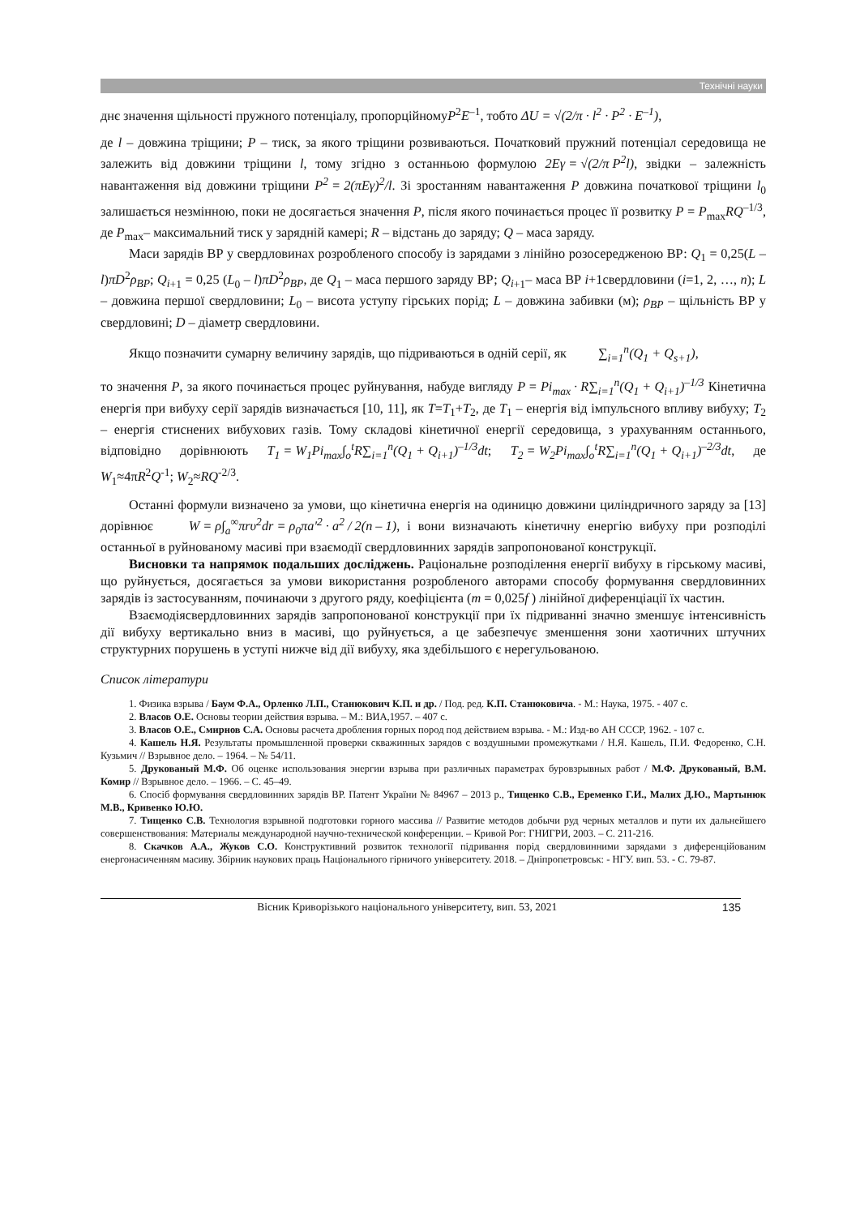Технічні науки
днє значення щільності пружного потенціалу, пропорційномуP<sup>2</sup>E<sup>–1</sup>, тобто ΔU = √(2/π · l<sup>2</sup> · P<sup>2</sup> · E<sup>–1</sup>),
де l – довжина тріщини; P – тиск, за якого тріщини розвиваються. Початковий пружний потенціал середовища не залежить від довжини тріщини l, тому згідно з останньою формулою 2Eγ = √(2/π P<sup>2</sup>l), звідки – залежність навантаження від довжини тріщини P<sup>2</sup> = 2(πEγ)<sup>2</sup>/l. Зі зростанням навантаження P довжина початкової тріщини l<sub>0</sub> залишається незмінною, поки не досягається значення P, після якого починається процес її розвитку P = P<sub>max</sub>RQ<sup>–1/3</sup>, де P<sub>max</sub>– максимальний тиск у зарядній камері; R – відстань до заряду; Q – маса заряду.
Маси зарядів ВР у свердловинах розробленого способу із зарядами з лінійно розосередженою ВР: Q<sub>1</sub> = 0,25(L – l)πD<sup>2</sup>ρ<sub>BP</sub>; Q<sub>i</sub><sub>+1</sub> = 0,25 (L<sub>0</sub> – l)πD<sup>2</sup>ρ<sub>BP</sub>, де Q<sub>1</sub> – маса першого заряду ВР; Q<sub>i</sub><sub>+1</sub>– маса ВР i+1свердловини (i=1, 2, …, n); L – довжина першої свердловини; L<sub>0</sub> – висота уступу гірських порід; L – довжина забивки (м); ρ<sub>BP</sub> – щільність ВР у свердловині; D – діаметр свердловини.
Якщо позначити сумарну величину зарядів, що підриваються в одній серії, як ∑<sub>i=1</sub><sup>n</sup>(Q<sub>1</sub> + Q<sub>s+1</sub>),
то значення P, за якого починається процес руйнування, набуде вигляду P = Pi<sub>max</sub> · R∑<sub>i=1</sub><sup>n</sup>(Q<sub>1</sub> + Q<sub>i+1</sub>)<sup>–1/3</sup> Кінетична енергія при вибуху серії зарядів визначається [10, 11], як T=T<sub>1</sub>+T<sub>2</sub>, де T<sub>1</sub> – енергія від імпульсного впливу вибуху; T<sub>2</sub> – енергія стиснених вибухових газів. Тому складові кінетичної енергії середовища, з урахуванням останнього, відповідно дорівнюють T<sub>1</sub> = W<sub>1</sub>Pi<sub>max</sub>∫<sub>o</sub><sup>t</sup>R∑<sub>i=1</sub><sup>n</sup>(Q<sub>1</sub> + Q<sub>i+1</sub>)<sup>–1/3</sup>dt; T<sub>2</sub> = W<sub>2</sub>Pi<sub>max</sub>∫<sub>o</sub><sup>t</sup>R∑<sub>i=1</sub><sup>n</sup>(Q<sub>1</sub> + Q<sub>i+1</sub>)<sup>–2/3</sup>dt, де W<sub>1</sub>≈4πR<sup>2</sup>Q<sup>-1</sup>; W<sub>2</sub>≈RQ<sup>-2/3</sup>.
Останні формули визначено за умови, що кінетична енергія на одиницю довжини циліндричного заряду за [13] дорівнює W = ρ∫<sub>a</sub><sup>∞</sup>πrυ<sup>2</sup>dr = ρ<sub>0</sub>πa′<sup>2</sup> · a<sup>2</sup> / 2(n – 1), і вони визначають кінетичну енергію вибуху при розподілі останньої в руйнованому масиві при взаємодії свердловинних зарядів запропонованої конструкції.
Висновки та напрямок подальших досліджень. Раціональне розподілення енергії вибуху в гірському масиві, що руйнується, досягається за умови використання розробленого авторами способу формування свердловинних зарядів із застосуванням, починаючи з другого ряду, коефіцієнта (m = 0,025f ) лінійної диференціації їх частин.
Взаємодіясвердловинних зарядів запропонованої конструкції при їх підриванні значно зменшує інтенсивність дії вибуху вертикально вниз в масиві, що руйнується, а це забезпечує зменшення зони хаотичних штучних структурних порушень в уступі нижче від дії вибуху, яка здебільшого є нерегульованою.
Список літератури
1. Физика взрыва / Баум Ф.А., Орленко Л.П., Станюкович К.П. и др. / Под. ред. К.П. Станюковича. - М.: Наука, 1975. - 407 с.
2. Власов О.Е. Основы теории действия взрыва. – М.: ВИА,1957. – 407 с.
3. Власов О.Е., Смирнов С.А. Основы расчета дробления горных пород под действием взрыва. - М.: Изд-во АН СССР, 1962. - 107 с.
4. Кашель Н.Я. Результаты промышленной проверки скважинных зарядов с воздушными промежутками / Н.Я. Кашель, П.И. Федоренко, С.Н. Кузьмич // Взрывное дело. – 1964. – № 54/11.
5. Друкованый М.Ф. Об оценке использования энергии взрыва при различных параметрах буровзрывных работ / М.Ф. Друкованый, В.М. Комир // Взрывное дело. – 1966. – С. 45–49.
6. Спосіб формування свердловинних зарядів ВР. Патент України № 84967 – 2013 р., Тищенко С.В., Еременко Г.И., Малих Д.Ю., Мартынюк М.В., Кривенко Ю.Ю.
7. Тищенко С.В. Технология взрывной подготовки горного массива // Развитие методов добычи руд черных металлов и пути их дальнейшего совершенствования: Материалы международной научно-технической конференции. – Кривой Рог: ГНИГРИ, 2003. – С. 211-216.
8. Скачков А.А., Жуков С.О. Конструктивний розвиток технології підривання порід свердловинними зарядами з диференційованим енергонасиченням масиву. Збірник наукових праць Національного гірничого університету. 2018. – Дніпропетровськ: - НГУ. вип. 53. - С. 79-87.
Вісник Криворізького національного університету, вип. 53, 2021 135